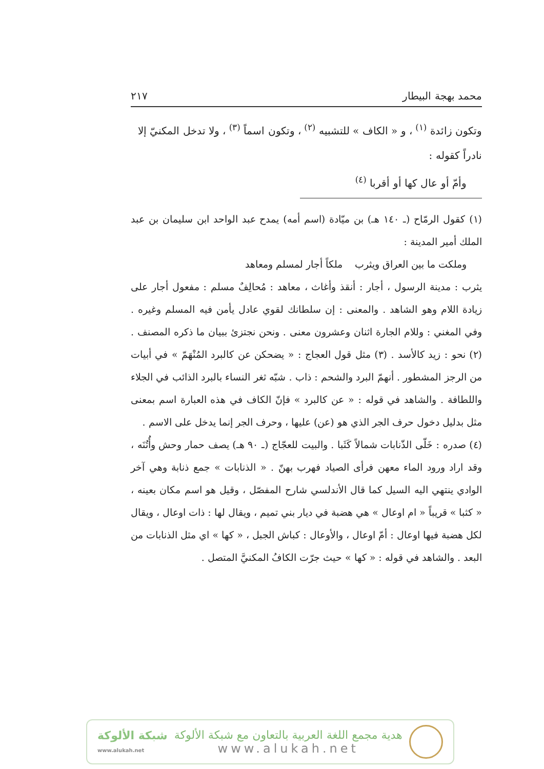محمد بهجة البيطار ٢١٧
وتكون زائدة <sup>(١)</sup> ، و « الكاف » للتشبيه <sup>(٢)</sup> ، وتكون اسماً <sup>(٣)</sup> ، ولا تدخل المكنيّ إلا نادراً كقوله :
وأمّ أو عال كها أو أقربا <sup>(٤)</sup>
(١) كقول الرمّاح (ـ ١٤٠ هـ) بن ميّادة (اسم أمه) يمدح عبد الواحد ابن سليمان بن عبد الملك أمير المدينة :
وملكت ما بين العراق ويثرب ملكاً أجار لمسلم ومعاهد
يثرب : مدينة الرسول ، أجار : أنقذ وأغاث ، معاهد : مُحالِفٌ مسلم : مفعول أجار على زيادة اللام وهو الشاهد . والمعنى : إن سلطانك لقوي عادل يأمن فيه المسلم وغيره . وفي المغني : وللام الجارة اثنان وعشرون معنى . ونحن نجتزئ ببيان ما ذكره المصنف . (٢) نحو : زيد كالأسد . (٣) مثل قول العجاج : « يضحكن عن كالبرد المُنْهَمّ » في أبيات من الرجز المشطور . أنهمّ البرد والشحم : ذاب . شبّه ثغر النساء بالبرد الذائب في الجلاء واللطافة . والشاهد في قوله : « عن كالبرد » فإنّ الكاف في هذه العبارة اسم بمعنى مثل بدليل دخول حرف الجر الذي هو (عن) عليها ، وحرف الجر إنما يدخل على الاسم .
(٤) صدره : خَلّى الذّنابات شمالاً كَثَبا . والبيت للعجّاج (ـ ٩٠ هـ) يصف حمار وحش وأُتُنَه ، وقد اراد ورود الماء معهن فرأى الصياد فهرب بهنّ . « الذنابات » جمع ذنابة وهي آخر الوادي ينتهي اليه السيل كما قال الأندلسي شارح المفصّل ، وقيل هو اسم مكان بعينه ، « كثبا » قريباً « ام اوعال » هي هضبة في ديار بني تميم ، ويقال لها : ذات اوعال ، ويقال لكل هضبة فيها اوعال : أمّ اوعال ، والأوعال : كباش الجبل ، « كها » اي مثل الذنابات من البعد . والشاهد في قوله : « كها » حيث جرّت الكافُ المكنيَّ المتصل .
شبكة الألوكة
www.alukah.net
هدية مجمع اللغة العربية بالتعاون مع شبكة الألوكة
www.alukah.net